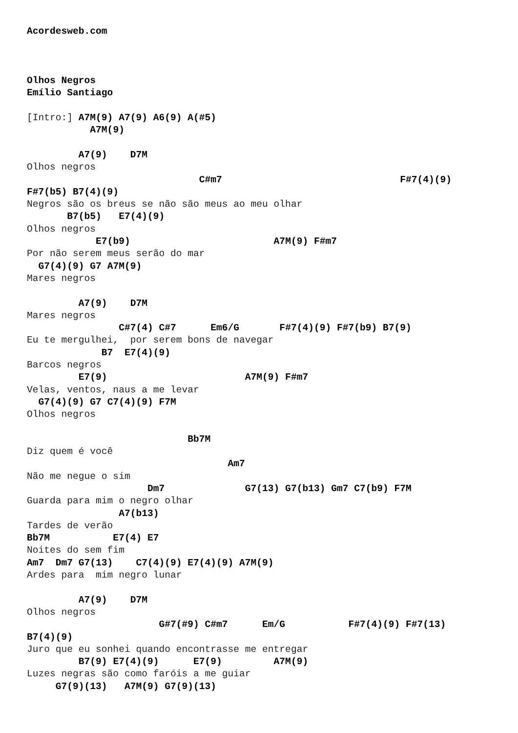Acordesweb.com



Olhos Negros
Emílio Santiago

[Intro:] A7M(9) A7(9) A6(9) A(#5)
           A7M(9)

         A7(9)    D7M
Olhos negros
                              C#m7                               F#7(4)(9)
F#7(b5) B7(4)(9)
Negros são os breus se não são meus ao meu olhar
       B7(b5)   E7(4)(9)
Olhos negros
            E7(b9)                         A7M(9) F#m7
Por não serem meus serão do mar
  G7(4)(9) G7 A7M(9)
Mares negros

         A7(9)    D7M
Mares negros
                C#7(4) C#7      Em6/G       F#7(4)(9) F#7(b9) B7(9)
Eu te mergulhei,  por serem bons de navegar
             B7  E7(4)(9)
Barcos negros
         E7(9)                        A7M(9) F#m7
Velas, ventos, naus a me levar
  G7(4)(9) G7 C7(4)(9) F7M
Olhos negros

                            Bb7M
Diz quem é você
                                   Am7
Não me negue o sim
                     Dm7              G7(13) G7(b13) Gm7 C7(b9) F7M
Guarda para mim o negro olhar
                A7(b13)
Tardes de verão
Bb7M           E7(4) E7
Noites do sem fim
Am7  Dm7 G7(13)    C7(4)(9) E7(4)(9) A7M(9)
Ardes para  mim negro lunar

         A7(9)    D7M
Olhos negros
                       G#7(#9) C#m7      Em/G           F#7(4)(9) F#7(13)
B7(4)(9)
Juro que eu sonhei quando encontrasse me entregar
         B7(9) E7(4)(9)      E7(9)         A7M(9)
Luzes negras são como faróis a me guiar
     G7(9)(13)   A7M(9) G7(9)(13)